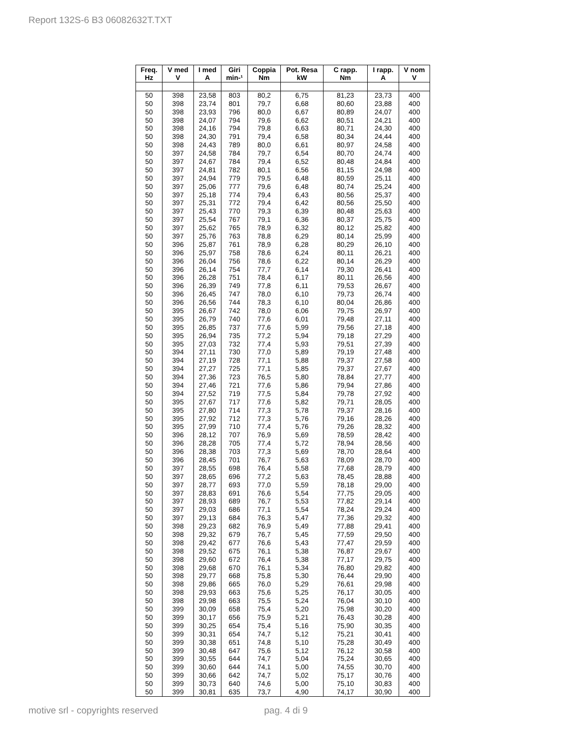Report 132S-6 B3 06082632T.TXT
| Freq. Hz | V med V | I med A | Giri min-¹ | Coppia Nm | Pot. Resa kW | C rapp. Nm | I rapp. A | V nom V |
| --- | --- | --- | --- | --- | --- | --- | --- | --- |
| 50 | 398 | 23,58 | 803 | 80,2 | 6,75 | 81,23 | 23,73 | 400 |
| 50 | 398 | 23,74 | 801 | 79,7 | 6,68 | 80,60 | 23,88 | 400 |
| 50 | 398 | 23,93 | 796 | 80,0 | 6,67 | 80,89 | 24,07 | 400 |
| 50 | 398 | 24,07 | 794 | 79,6 | 6,62 | 80,51 | 24,21 | 400 |
| 50 | 398 | 24,16 | 794 | 79,8 | 6,63 | 80,71 | 24,30 | 400 |
| 50 | 398 | 24,30 | 791 | 79,4 | 6,58 | 80,34 | 24,44 | 400 |
| 50 | 398 | 24,43 | 789 | 80,0 | 6,61 | 80,97 | 24,58 | 400 |
| 50 | 397 | 24,58 | 784 | 79,7 | 6,54 | 80,70 | 24,74 | 400 |
| 50 | 397 | 24,67 | 784 | 79,4 | 6,52 | 80,48 | 24,84 | 400 |
| 50 | 397 | 24,81 | 782 | 80,1 | 6,56 | 81,15 | 24,98 | 400 |
| 50 | 397 | 24,94 | 779 | 79,5 | 6,48 | 80,59 | 25,11 | 400 |
| 50 | 397 | 25,06 | 777 | 79,6 | 6,48 | 80,74 | 25,24 | 400 |
| 50 | 397 | 25,18 | 774 | 79,4 | 6,43 | 80,56 | 25,37 | 400 |
| 50 | 397 | 25,31 | 772 | 79,4 | 6,42 | 80,56 | 25,50 | 400 |
| 50 | 397 | 25,43 | 770 | 79,3 | 6,39 | 80,48 | 25,63 | 400 |
| 50 | 397 | 25,54 | 767 | 79,1 | 6,36 | 80,37 | 25,75 | 400 |
| 50 | 397 | 25,62 | 765 | 78,9 | 6,32 | 80,12 | 25,82 | 400 |
| 50 | 397 | 25,76 | 763 | 78,8 | 6,29 | 80,14 | 25,99 | 400 |
| 50 | 396 | 25,87 | 761 | 78,9 | 6,28 | 80,29 | 26,10 | 400 |
| 50 | 396 | 25,97 | 758 | 78,6 | 6,24 | 80,11 | 26,21 | 400 |
| 50 | 396 | 26,04 | 756 | 78,6 | 6,22 | 80,14 | 26,29 | 400 |
| 50 | 396 | 26,14 | 754 | 77,7 | 6,14 | 79,30 | 26,41 | 400 |
| 50 | 396 | 26,28 | 751 | 78,4 | 6,17 | 80,11 | 26,56 | 400 |
| 50 | 396 | 26,39 | 749 | 77,8 | 6,11 | 79,53 | 26,67 | 400 |
| 50 | 396 | 26,45 | 747 | 78,0 | 6,10 | 79,73 | 26,74 | 400 |
| 50 | 396 | 26,56 | 744 | 78,3 | 6,10 | 80,04 | 26,86 | 400 |
| 50 | 395 | 26,67 | 742 | 78,0 | 6,06 | 79,75 | 26,97 | 400 |
| 50 | 395 | 26,79 | 740 | 77,6 | 6,01 | 79,48 | 27,11 | 400 |
| 50 | 395 | 26,85 | 737 | 77,6 | 5,99 | 79,56 | 27,18 | 400 |
| 50 | 395 | 26,94 | 735 | 77,2 | 5,94 | 79,18 | 27,29 | 400 |
| 50 | 395 | 27,03 | 732 | 77,4 | 5,93 | 79,51 | 27,39 | 400 |
| 50 | 394 | 27,11 | 730 | 77,0 | 5,89 | 79,19 | 27,48 | 400 |
| 50 | 394 | 27,19 | 728 | 77,1 | 5,88 | 79,37 | 27,58 | 400 |
| 50 | 394 | 27,27 | 725 | 77,1 | 5,85 | 79,37 | 27,67 | 400 |
| 50 | 394 | 27,36 | 723 | 76,5 | 5,80 | 78,84 | 27,77 | 400 |
| 50 | 394 | 27,46 | 721 | 77,6 | 5,86 | 79,94 | 27,86 | 400 |
| 50 | 394 | 27,52 | 719 | 77,5 | 5,84 | 79,78 | 27,92 | 400 |
| 50 | 395 | 27,67 | 717 | 77,6 | 5,82 | 79,71 | 28,05 | 400 |
| 50 | 395 | 27,80 | 714 | 77,3 | 5,78 | 79,37 | 28,16 | 400 |
| 50 | 395 | 27,92 | 712 | 77,3 | 5,76 | 79,16 | 28,26 | 400 |
| 50 | 395 | 27,99 | 710 | 77,4 | 5,76 | 79,26 | 28,32 | 400 |
| 50 | 396 | 28,12 | 707 | 76,9 | 5,69 | 78,59 | 28,42 | 400 |
| 50 | 396 | 28,28 | 705 | 77,4 | 5,72 | 78,94 | 28,56 | 400 |
| 50 | 396 | 28,38 | 703 | 77,3 | 5,69 | 78,70 | 28,64 | 400 |
| 50 | 396 | 28,45 | 701 | 76,7 | 5,63 | 78,09 | 28,70 | 400 |
| 50 | 397 | 28,55 | 698 | 76,4 | 5,58 | 77,68 | 28,79 | 400 |
| 50 | 397 | 28,65 | 696 | 77,2 | 5,63 | 78,45 | 28,88 | 400 |
| 50 | 397 | 28,77 | 693 | 77,0 | 5,59 | 78,18 | 29,00 | 400 |
| 50 | 397 | 28,83 | 691 | 76,6 | 5,54 | 77,75 | 29,05 | 400 |
| 50 | 397 | 28,93 | 689 | 76,7 | 5,53 | 77,82 | 29,14 | 400 |
| 50 | 397 | 29,03 | 686 | 77,1 | 5,54 | 78,24 | 29,24 | 400 |
| 50 | 397 | 29,13 | 684 | 76,3 | 5,47 | 77,36 | 29,32 | 400 |
| 50 | 398 | 29,23 | 682 | 76,9 | 5,49 | 77,88 | 29,41 | 400 |
| 50 | 398 | 29,32 | 679 | 76,7 | 5,45 | 77,59 | 29,50 | 400 |
| 50 | 398 | 29,42 | 677 | 76,6 | 5,43 | 77,47 | 29,59 | 400 |
| 50 | 398 | 29,52 | 675 | 76,1 | 5,38 | 76,87 | 29,67 | 400 |
| 50 | 398 | 29,60 | 672 | 76,4 | 5,38 | 77,17 | 29,75 | 400 |
| 50 | 398 | 29,68 | 670 | 76,1 | 5,34 | 76,80 | 29,82 | 400 |
| 50 | 398 | 29,77 | 668 | 75,8 | 5,30 | 76,44 | 29,90 | 400 |
| 50 | 398 | 29,86 | 665 | 76,0 | 5,29 | 76,61 | 29,98 | 400 |
| 50 | 398 | 29,93 | 663 | 75,6 | 5,25 | 76,17 | 30,05 | 400 |
| 50 | 398 | 29,98 | 663 | 75,5 | 5,24 | 76,04 | 30,10 | 400 |
| 50 | 399 | 30,09 | 658 | 75,4 | 5,20 | 75,98 | 30,20 | 400 |
| 50 | 399 | 30,17 | 656 | 75,9 | 5,21 | 76,43 | 30,28 | 400 |
| 50 | 399 | 30,25 | 654 | 75,4 | 5,16 | 75,90 | 30,35 | 400 |
| 50 | 399 | 30,31 | 654 | 74,7 | 5,12 | 75,21 | 30,41 | 400 |
| 50 | 399 | 30,38 | 651 | 74,8 | 5,10 | 75,28 | 30,49 | 400 |
| 50 | 399 | 30,48 | 647 | 75,6 | 5,12 | 76,12 | 30,58 | 400 |
| 50 | 399 | 30,55 | 644 | 74,7 | 5,04 | 75,24 | 30,65 | 400 |
| 50 | 399 | 30,60 | 644 | 74,1 | 5,00 | 74,55 | 30,70 | 400 |
| 50 | 399 | 30,66 | 642 | 74,7 | 5,02 | 75,17 | 30,76 | 400 |
| 50 | 399 | 30,73 | 640 | 74,6 | 5,00 | 75,10 | 30,83 | 400 |
| 50 | 399 | 30,81 | 635 | 73,7 | 4,90 | 74,17 | 30,90 | 400 |
motive srl - copyrights reserved
pag. 4 di 9